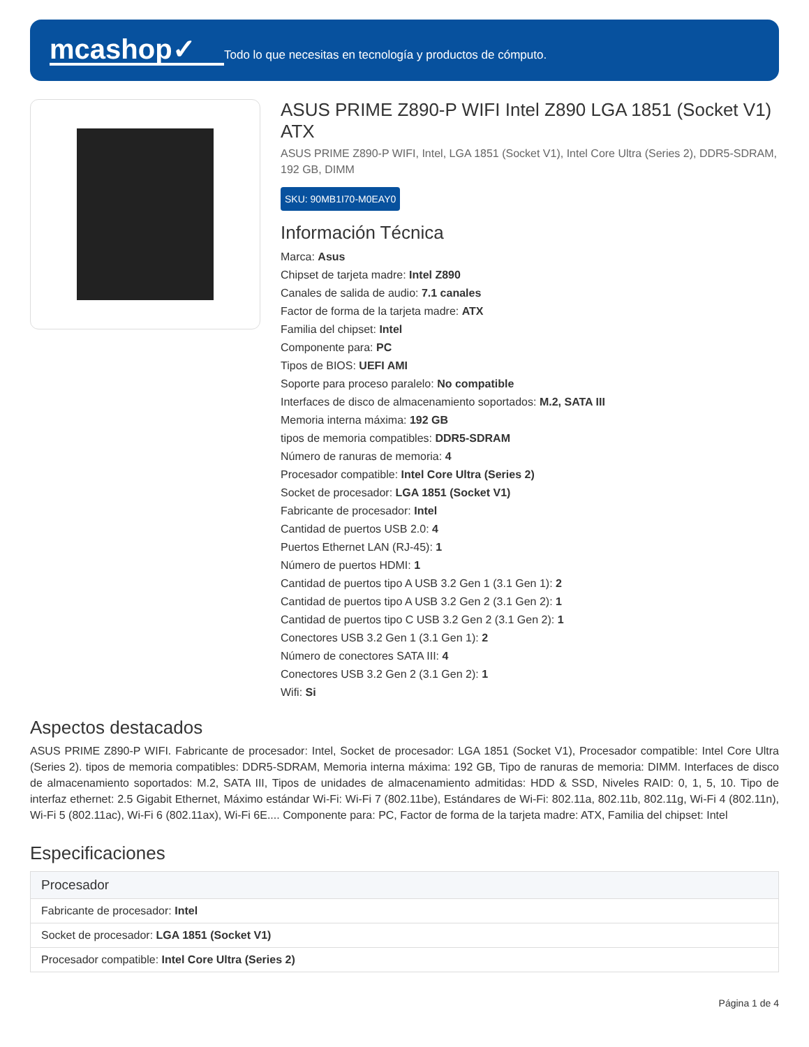mcashop✓
Todo lo que necesitas en tecnología y productos de cómputo.
ASUS PRIME Z890-P WIFI Intel Z890 LGA 1851 (Socket V1) ATX
ASUS PRIME Z890-P WIFI, Intel, LGA 1851 (Socket V1), Intel Core Ultra (Series 2), DDR5-SDRAM, 192 GB, DIMM
SKU: 90MB1I70-M0EAY0
Información Técnica
Marca: Asus
Chipset de tarjeta madre: Intel Z890
Canales de salida de audio: 7.1 canales
Factor de forma de la tarjeta madre: ATX
Familia del chipset: Intel
Componente para: PC
Tipos de BIOS: UEFI AMI
Soporte para proceso paralelo: No compatible
Interfaces de disco de almacenamiento soportados: M.2, SATA III
Memoria interna máxima: 192 GB
tipos de memoria compatibles: DDR5-SDRAM
Número de ranuras de memoria: 4
Procesador compatible: Intel Core Ultra (Series 2)
Socket de procesador: LGA 1851 (Socket V1)
Fabricante de procesador: Intel
Cantidad de puertos USB 2.0: 4
Puertos Ethernet LAN (RJ-45): 1
Número de puertos HDMI: 1
Cantidad de puertos tipo A USB 3.2 Gen 1 (3.1 Gen 1): 2
Cantidad de puertos tipo A USB 3.2 Gen 2 (3.1 Gen 2): 1
Cantidad de puertos tipo C USB 3.2 Gen 2 (3.1 Gen 2): 1
Conectores USB 3.2 Gen 1 (3.1 Gen 1): 2
Número de conectores SATA III: 4
Conectores USB 3.2 Gen 2 (3.1 Gen 2): 1
Wifi: Si
Aspectos destacados
ASUS PRIME Z890-P WIFI. Fabricante de procesador: Intel, Socket de procesador: LGA 1851 (Socket V1), Procesador compatible: Intel Core Ultra (Series 2). tipos de memoria compatibles: DDR5-SDRAM, Memoria interna máxima: 192 GB, Tipo de ranuras de memoria: DIMM. Interfaces de disco de almacenamiento soportados: M.2, SATA III, Tipos de unidades de almacenamiento admitidas: HDD & SSD, Niveles RAID: 0, 1, 5, 10. Tipo de interfaz ethernet: 2.5 Gigabit Ethernet, Máximo estándar Wi-Fi: Wi-Fi 7 (802.11be), Estándares de Wi-Fi: 802.11a, 802.11b, 802.11g, Wi-Fi 4 (802.11n), Wi-Fi 5 (802.11ac), Wi-Fi 6 (802.11ax), Wi-Fi 6E.... Componente para: PC, Factor de forma de la tarjeta madre: ATX, Familia del chipset: Intel
Especificaciones
| Procesador |
| --- |
| Fabricante de procesador: Intel |
| Socket de procesador: LGA 1851 (Socket V1) |
| Procesador compatible: Intel Core Ultra (Series 2) |
Página 1 de 4